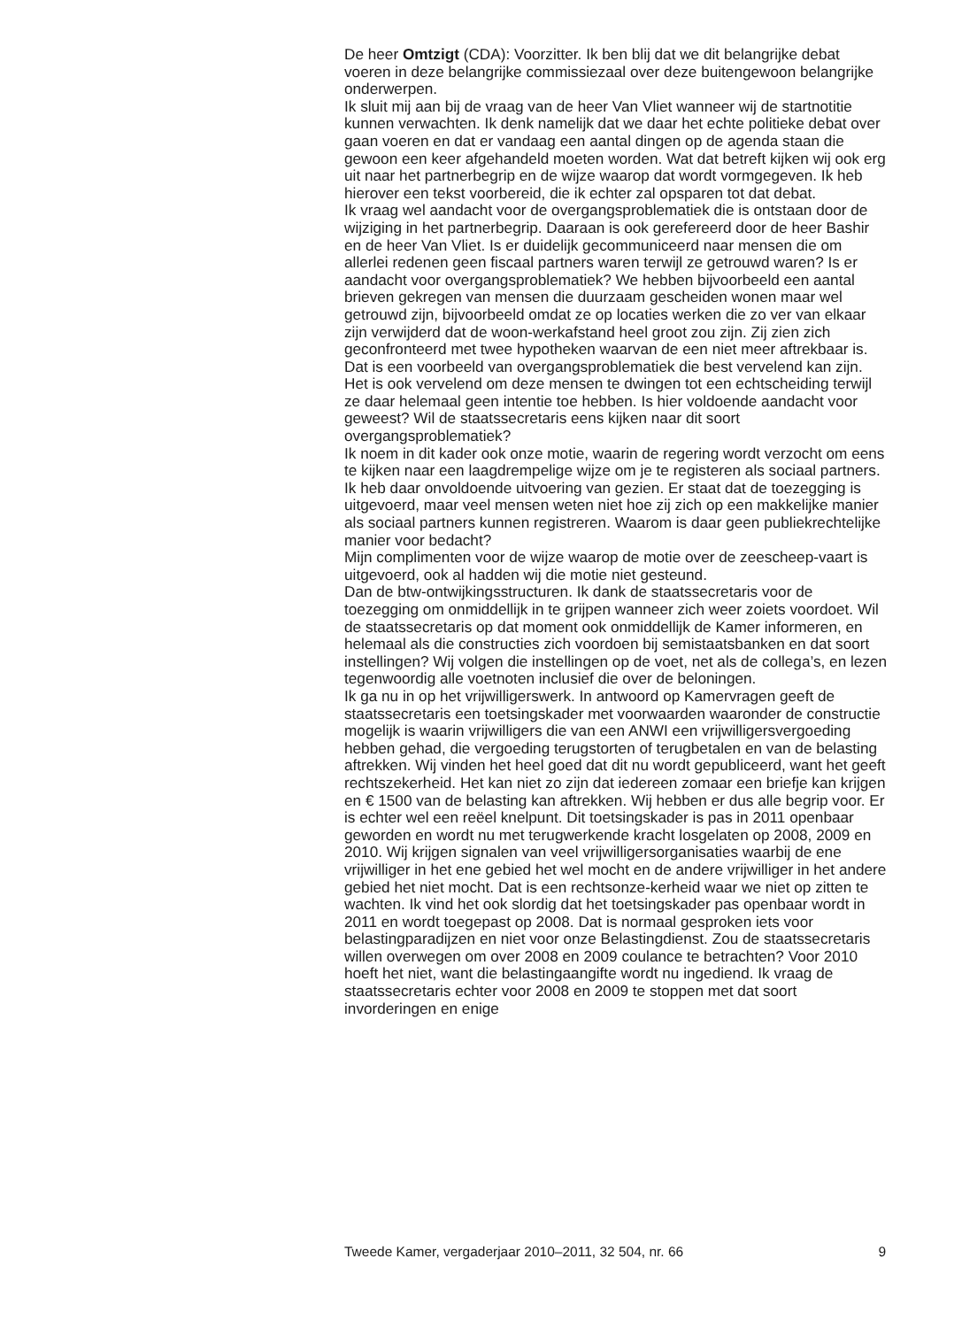De heer Omtzigt (CDA): Voorzitter. Ik ben blij dat we dit belangrijke debat voeren in deze belangrijke commissiezaal over deze buitengewoon belangrijke onderwerpen.
Ik sluit mij aan bij de vraag van de heer Van Vliet wanneer wij de startnotitie kunnen verwachten. Ik denk namelijk dat we daar het echte politieke debat over gaan voeren en dat er vandaag een aantal dingen op de agenda staan die gewoon een keer afgehandeld moeten worden. Wat dat betreft kijken wij ook erg uit naar het partnerbegrip en de wijze waarop dat wordt vormgegeven. Ik heb hierover een tekst voorbereid, die ik echter zal opsparen tot dat debat.
Ik vraag wel aandacht voor de overgangsproblematiek die is ontstaan door de wijziging in het partnerbegrip. Daaraan is ook gerefereerd door de heer Bashir en de heer Van Vliet. Is er duidelijk gecommuniceerd naar mensen die om allerlei redenen geen fiscaal partners waren terwijl ze getrouwd waren? Is er aandacht voor overgangsproblematiek? We hebben bijvoorbeeld een aantal brieven gekregen van mensen die duurzaam gescheiden wonen maar wel getrouwd zijn, bijvoorbeeld omdat ze op locaties werken die zo ver van elkaar zijn verwijderd dat de woon-werkafstand heel groot zou zijn. Zij zien zich geconfronteerd met twee hypotheken waarvan de een niet meer aftrekbaar is. Dat is een voorbeeld van overgangsproblematiek die best vervelend kan zijn. Het is ook vervelend om deze mensen te dwingen tot een echtscheiding terwijl ze daar helemaal geen intentie toe hebben. Is hier voldoende aandacht voor geweest? Wil de staatssecretaris eens kijken naar dit soort overgangsproblematiek?
Ik noem in dit kader ook onze motie, waarin de regering wordt verzocht om eens te kijken naar een laagdrempelige wijze om je te registeren als sociaal partners. Ik heb daar onvoldoende uitvoering van gezien. Er staat dat de toezegging is uitgevoerd, maar veel mensen weten niet hoe zij zich op een makkelijke manier als sociaal partners kunnen registreren. Waarom is daar geen publiekrechtelijke manier voor bedacht?
Mijn complimenten voor de wijze waarop de motie over de zeescheep-vaart is uitgevoerd, ook al hadden wij die motie niet gesteund.
Dan de btw-ontwijkingsstructuren. Ik dank de staatssecretaris voor de toezegging om onmiddellijk in te grijpen wanneer zich weer zoiets voordoet. Wil de staatssecretaris op dat moment ook onmiddellijk de Kamer informeren, en helemaal als die constructies zich voordoen bij semistaatsbanken en dat soort instellingen? Wij volgen die instellingen op de voet, net als de collega’s, en lezen tegenwoordig alle voetnoten inclusief die over de beloningen.
Ik ga nu in op het vrijwilligerswerk. In antwoord op Kamervragen geeft de staatssecretaris een toetsingskader met voorwaarden waaronder de constructie mogelijk is waarin vrijwilligers die van een ANWI een vrijwilligersvergoeding hebben gehad, die vergoeding terugstorten of terugbetalen en van de belasting aftrekken. Wij vinden het heel goed dat dit nu wordt gepubliceerd, want het geeft rechtszekerheid. Het kan niet zo zijn dat iedereen zomaar een briefje kan krijgen en € 1500 van de belasting kan aftrekken. Wij hebben er dus alle begrip voor. Er is echter wel een reëel knelpunt. Dit toetsingskader is pas in 2011 openbaar geworden en wordt nu met terugwerkende kracht losgelaten op 2008, 2009 en 2010. Wij krijgen signalen van veel vrijwilligersorganisaties waarbij de ene vrijwilliger in het ene gebied het wel mocht en de andere vrijwilliger in het andere gebied het niet mocht. Dat is een rechtsonze-kerheid waar we niet op zitten te wachten. Ik vind het ook slordig dat het toetsingskader pas openbaar wordt in 2011 en wordt toegepast op 2008. Dat is normaal gesproken iets voor belastingparadijzen en niet voor onze Belastingdienst. Zou de staatssecretaris willen overwegen om over 2008 en 2009 coulance te betrachten? Voor 2010 hoeft het niet, want die belastingaangifte wordt nu ingediend. Ik vraag de staatssecretaris echter voor 2008 en 2009 te stoppen met dat soort invorderingen en enige
Tweede Kamer, vergaderjaar 2010–2011, 32 504, nr. 66 9